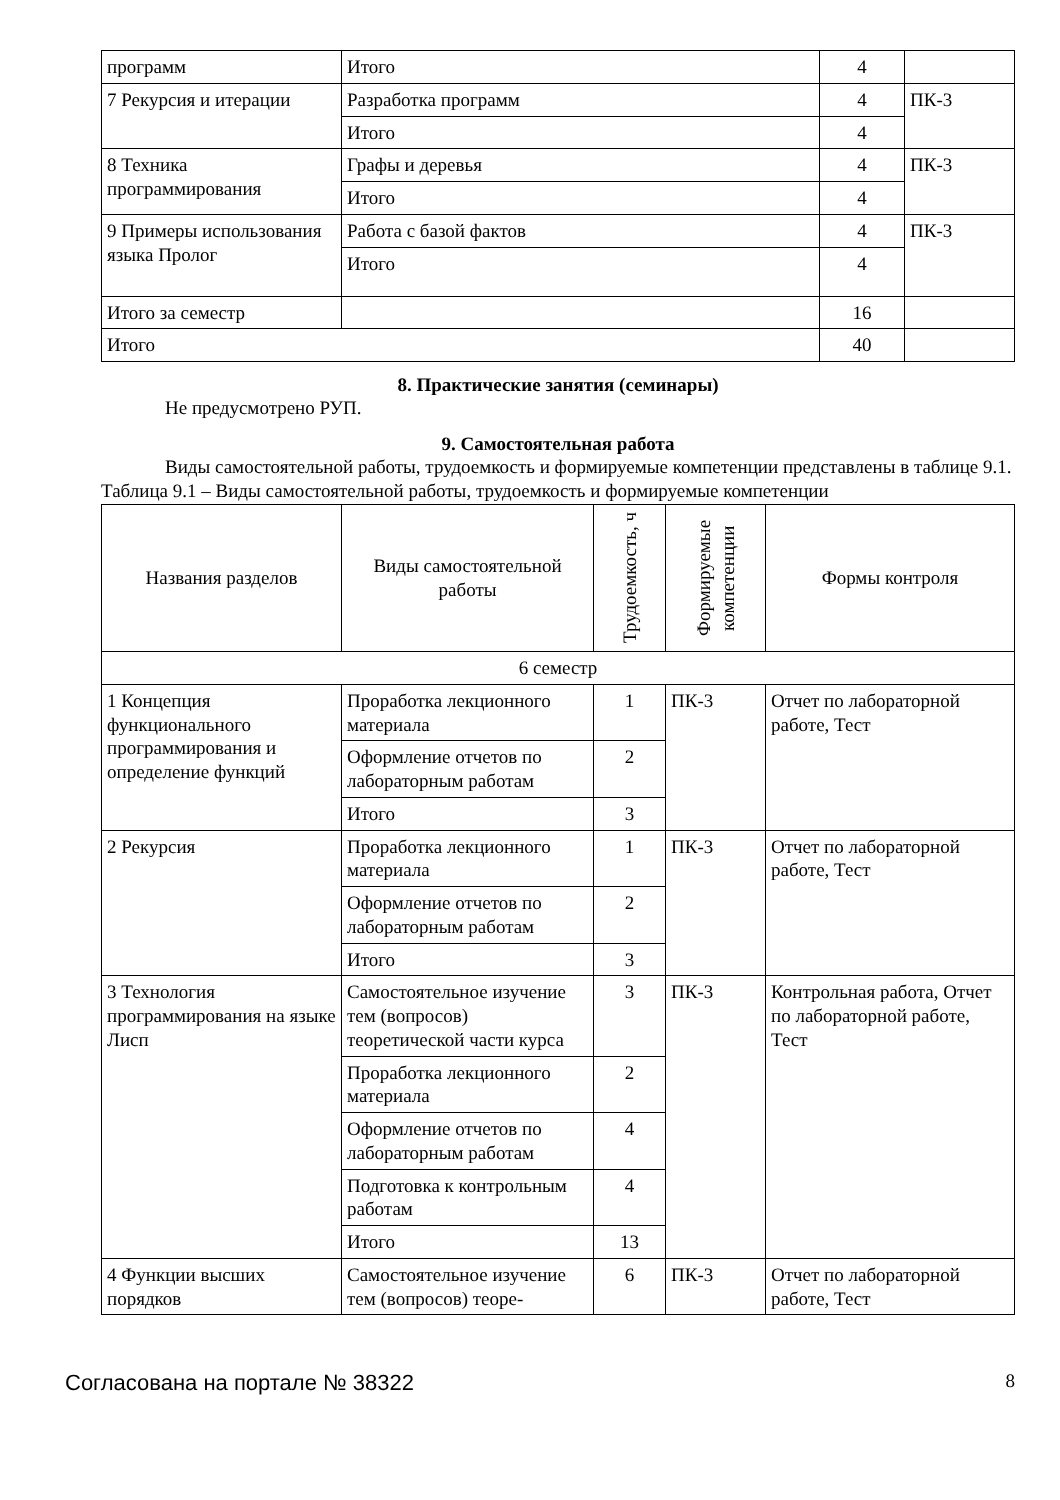| программ | Итого | 4 | |
| 7 Рекурсия и итерации | Разработка программ | 4 | ПК-3 |
| | Итого | 4 | |
| 8 Техника программирования | Графы и деревья | 4 | ПК-3 |
| | Итого | 4 | |
| 9 Примеры использования языка Пролог | Работа с базой фактов | 4 | ПК-3 |
| | Итого | 4 | |
| Итого за семестр | | 16 | |
| Итого | | 40 | |
8. Практические занятия (семинары)
Не предусмотрено РУП.
9. Самостоятельная работа
Виды самостоятельной работы, трудоемкость и формируемые компетенции представлены в таблице 9.1.
Таблица 9.1 – Виды самостоятельной работы, трудоемкость и формируемые компетенции
| Названия разделов | Виды самостоятельной работы | Трудоемкость, ч | Формируемые компетенции | Формы контроля |
| --- | --- | --- | --- | --- |
| 6 семестр | | | | |
| 1 Концепция функционального программирования и определение функций | Проработка лекционного материала | 1 | ПК-3 | Отчет по лабораторной работе, Тест |
| | Оформление отчетов по лабораторным работам | 2 | | |
| | Итого | 3 | | |
| 2 Рекурсия | Проработка лекционного материала | 1 | ПК-3 | Отчет по лабораторной работе, Тест |
| | Оформление отчетов по лабораторным работам | 2 | | |
| | Итого | 3 | | |
| 3 Технология программирования на языке Лисп | Самостоятельное изучение тем (вопросов) теоретической части курса | 3 | ПК-3 | Контрольная работа, Отчет по лабораторной работе, Тест |
| | Проработка лекционного материала | 2 | | |
| | Оформление отчетов по лабораторным работам | 4 | | |
| | Подготовка к контрольным работам | 4 | | |
| | Итого | 13 | | |
| 4 Функции высших порядков | Самостоятельное изучение тем (вопросов) теоре- | 6 | ПК-3 | Отчет по лабораторной работе, Тест |
Согласована на портале № 38322 8